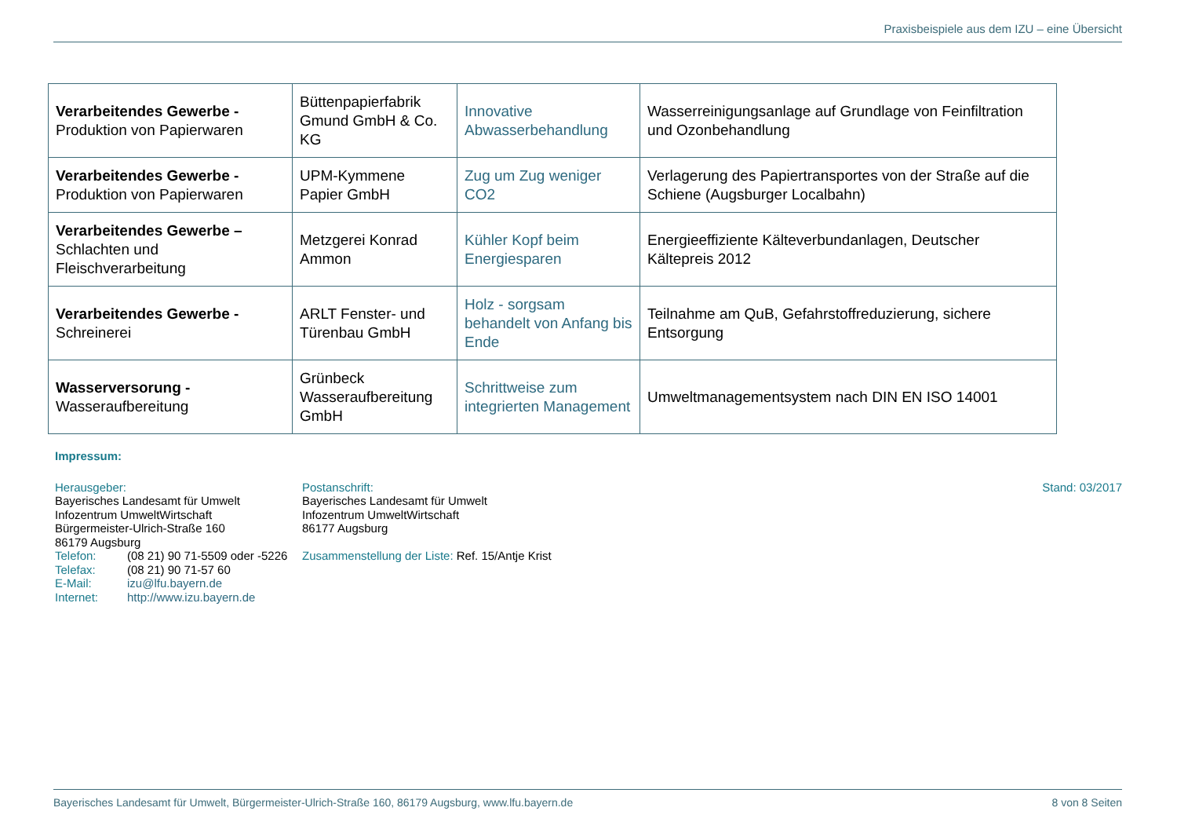Praxisbeispiele aus dem IZU – eine Übersicht
| Verarbeitendes Gewerbe - Produktion von Papierwaren | Büttenpapierfabrik Gmund GmbH & Co. KG | Innovative Abwasserbehandlung | Wasserreinigungsanlage auf Grundlage von Feinfiltration und Ozonbehandlung |
| Verarbeitendes Gewerbe - Produktion von Papierwaren | UPM-Kymmene Papier GmbH | Zug um Zug weniger CO2 | Verlagerung des Papiertransportes von der Straße auf die Schiene (Augsburger Localbahn) |
| Verarbeitendes Gewerbe – Schlachten und Fleischverarbeitung | Metzgerei Konrad Ammon | Kühler Kopf beim Energiesparen | Energieeffiziente Kälteverbundanlagen, Deutscher Kältepreis 2012 |
| Verarbeitendes Gewerbe - Schreinerei | ARLT Fenster- und Türenbau GmbH | Holz - sorgsam behandelt von Anfang bis Ende | Teilnahme am QuB, Gefahrstoffreduzierung, sichere Entsorgung |
| Wasserversorung - Wasseraufbereitung | Grünbeck Wasseraufbereitung GmbH | Schrittweise zum integrierten Management | Umweltmanagementsystem nach DIN EN ISO 14001 |
Impressum:
Herausgeber:
Bayerisches Landesamt für Umwelt
Infozentrum UmweltWirtschaft
Bürgermeister-Ulrich-Straße 160
86179 Augsburg
Telefon: (08 21) 90 71-5509 oder -5226
Telefax: (08 21) 90 71-57 60
E-Mail: izu@lfu.bayern.de
Internet: http://www.izu.bayern.de
Postanschrift:
Bayerisches Landesamt für Umwelt
Infozentrum UmweltWirtschaft
86177 Augsburg
Zusammenstellung der Liste: Ref. 15/Antje Krist
Stand: 03/2017
Bayerisches Landesamt für Umwelt, Bürgermeister-Ulrich-Straße 160, 86179 Augsburg, www.lfu.bayern.de 8 von 8 Seiten